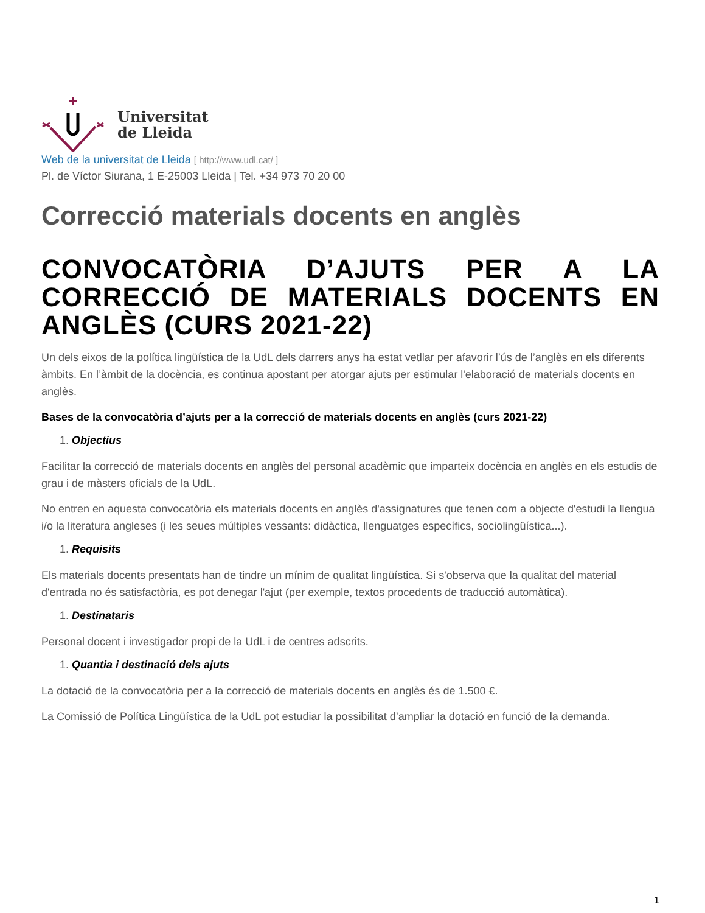Universitat
de Lleida
Web de la universitat de Lleida [ http://www.udl.cat/ ]
Pl. de Víctor Siurana, 1 E-25003 Lleida | Tel. +34 973 70 20 00
Correcció materials docents en anglès
CONVOCATÒRIA D’AJUTS PER A LA CORRECCIÓ DE MATERIALS DOCENTS EN ANGLÈS (CURS 2021-22)
Un dels eixos de la política lingüística de la UdL dels darrers anys ha estat vetllar per afavorir l’ús de l’anglès en els diferents àmbits. En l’àmbit de la docència, es continua apostant per atorgar ajuts per estimular l'elaboració de materials docents en anglès.
Bases de la convocatòria d’ajuts per a la correcció de materials docents en anglès (curs 2021-22)
1. Objectius
Facilitar la correcció de materials docents en anglès del personal acadèmic que imparteix docència en anglès en els estudis de grau i de màsters oficials de la UdL.
No entren en aquesta convocatòria els materials docents en anglès d'assignatures que tenen com a objecte d'estudi la llengua i/o la literatura angleses (i les seues múltiples vessants: didàctica, llenguatges específics, sociolingüística...).
1. Requisits
Els materials docents presentats han de tindre un mínim de qualitat lingüística. Si s'observa que la qualitat del material d'entrada no és satisfactòria, es pot denegar l'ajut (per exemple, textos procedents de traducció automàtica).
1. Destinataris
Personal docent i investigador propi de la UdL i de centres adscrits.
1. Quantia i destinació dels ajuts
La dotació de la convocatòria per a la correcció de materials docents en anglès és de 1.500 €.
La Comissió de Política Lingüística de la UdL pot estudiar la possibilitat d’ampliar la dotació en funció de la demanda.
1